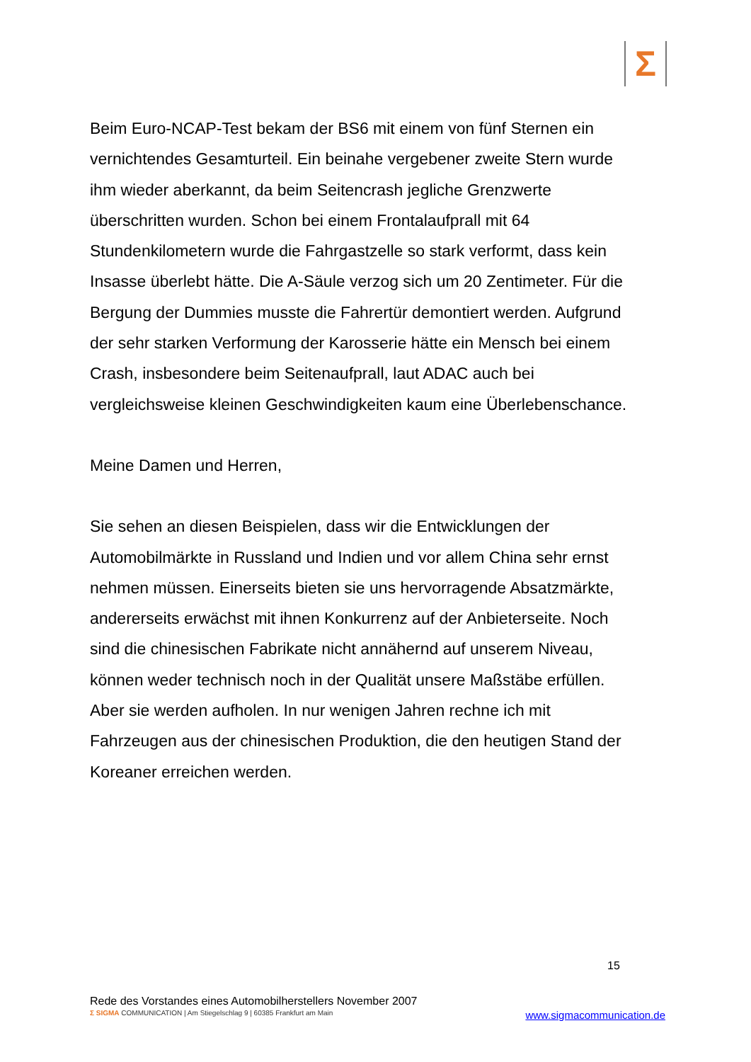Σ
Beim Euro-NCAP-Test bekam der BS6 mit einem von fünf Sternen ein vernichtendes Gesamturteil. Ein beinahe vergebener zweite Stern wurde ihm wieder aberkannt, da beim Seitencrash jegliche Grenzwerte überschritten wurden. Schon bei einem Frontalaufprall mit 64 Stundenkilometern wurde die Fahrgastzelle so stark verformt, dass kein Insasse überlebt hätte. Die A-Säule verzog sich um 20 Zentimeter. Für die Bergung der Dummies musste die Fahrertür demontiert werden. Aufgrund der sehr starken Verformung der Karosserie hätte ein Mensch bei einem Crash, insbesondere beim Seitenaufprall, laut ADAC auch bei vergleichsweise kleinen Geschwindigkeiten kaum eine Überlebenschance.
Meine Damen und Herren,
Sie sehen an diesen Beispielen, dass wir die Entwicklungen der Automobilmärkte in Russland und Indien und vor allem China sehr ernst nehmen müssen. Einerseits bieten sie uns hervorragende Absatzmärkte, andererseits erwächst mit ihnen Konkurrenz auf der Anbieterseite. Noch sind die chinesischen Fabrikate nicht annähernd auf unserem Niveau, können weder technisch noch in der Qualität unsere Maßstäbe erfüllen. Aber sie werden aufholen. In nur wenigen Jahren rechne ich mit Fahrzeugen aus der chinesischen Produktion, die den heutigen Stand der Koreaner erreichen werden.
15
Rede des Vorstandes eines Automobilherstellers November 2007
Σ SIGMA COMMUNICATION | Am Stiegelschlag 9 | 60385 Frankfurt am Main
www.sigmacommunication.de